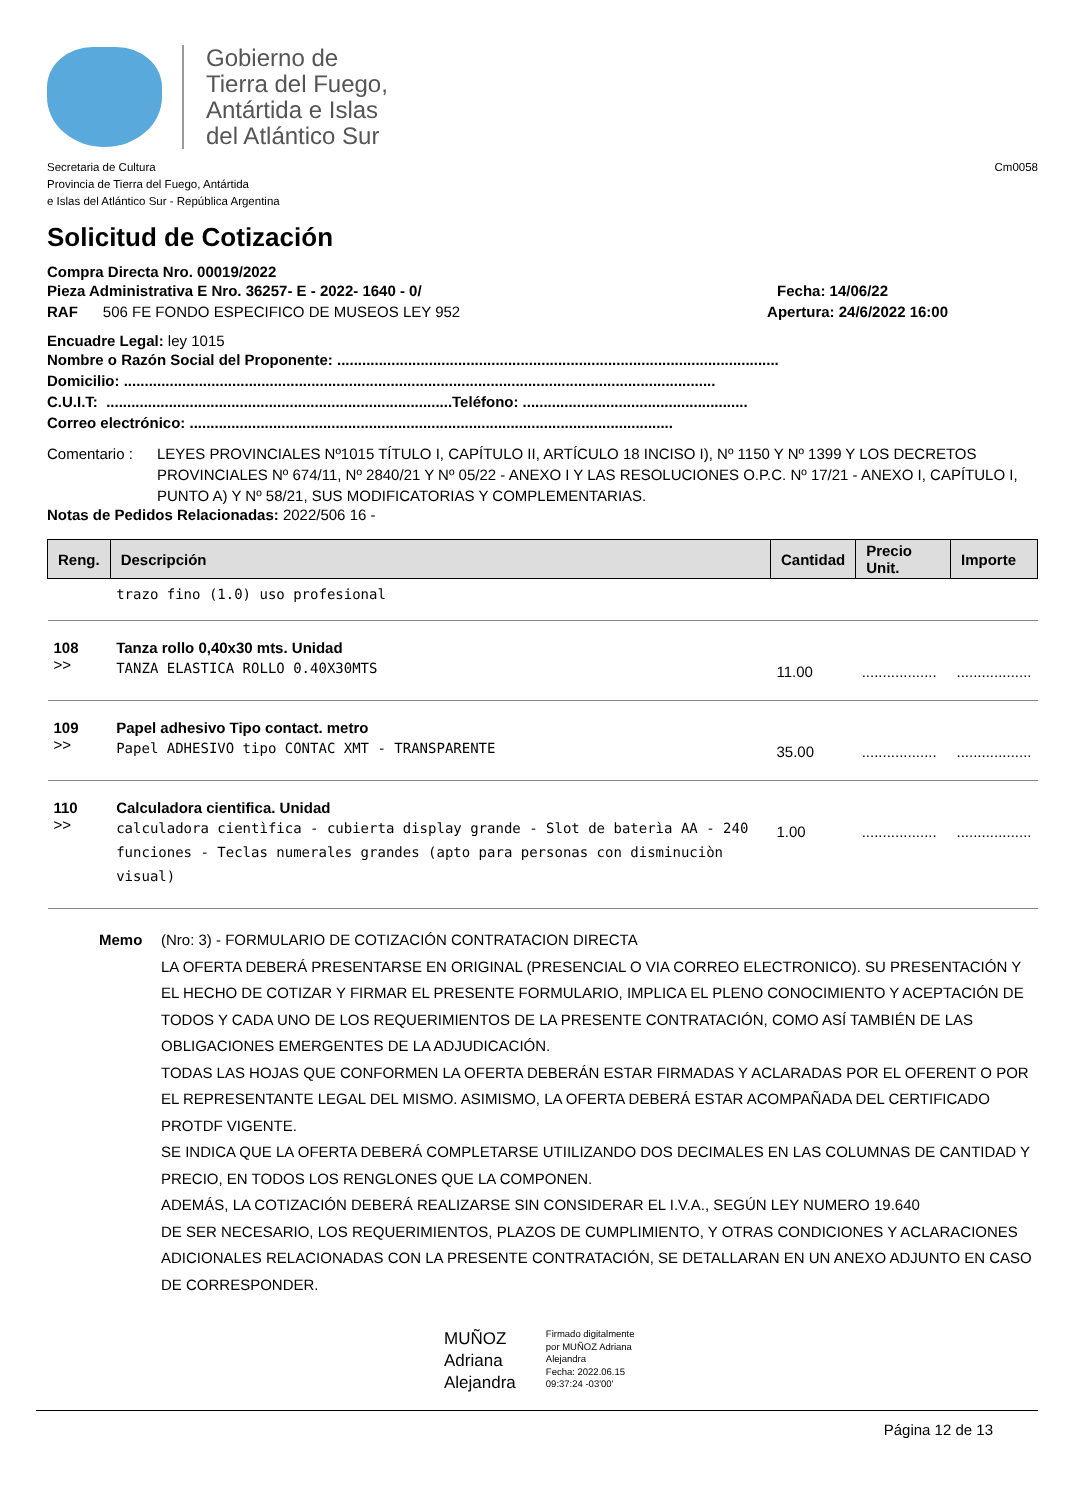Gobierno de
Tierra del Fuego,
Antártida e Islas
del Atlántico Sur
Secretaria de Cultura
Provincia de Tierra del Fuego, Antártida
e Islas del Atlántico Sur - República Argentina
Cm0058
Solicitud de Cotización
Compra Directa Nro. 00019/2022
Pieza Administrativa E Nro. 36257- E - 2022- 1640 - 0/ Fecha: 14/06/22
RAF 506 FE FONDO ESPECIFICO DE MUSEOS LEY 952 Apertura: 24/6/2022 16:00
Encuadre Legal: ley 1015
Nombre o Razón Social del Proponente: ..........................................................................................................
Domicilio: ..............................................................................................................................................
C.U.I.T: ...................................................................................Teléfono: ......................................................
Correo electrónico: ....................................................................................................................
Comentario : LEYES PROVINCIALES Nº1015 TÍTULO I, CAPÍTULO II, ARTÍCULO 18 INCISO I), Nº 1150 Y Nº 1399 Y LOS DECRETOS PROVINCIALES Nº 674/11, Nº 2840/21 Y Nº 05/22 - ANEXO I Y LAS RESOLUCIONES O.P.C. Nº 17/21 - ANEXO I, CAPÍTULO I, PUNTO A) Y Nº 58/21, SUS MODIFICATORIAS Y COMPLEMENTARIAS.
Notas de Pedidos Relacionadas: 2022/506 16 -
| Reng. | Descripción | Cantidad | Precio Unit. | Importe |
| --- | --- | --- | --- | --- |
| | trazo fino (1.0) uso profesional | | | |
| 108 >> | Tanza rollo 0,40x30 mts. Unidad TANZA ELASTICA ROLLO 0.40X30MTS | 11.00 | .................. | .................. |
| 109 >> | Papel adhesivo Tipo contact. metro Papel ADHESIVO tipo CONTAC XMT - TRANSPARENTE | 35.00 | .................. | .................. |
| 110 >> | Calculadora cientifica. Unidad calculadora cientìfica - cubierta display grande - Slot de baterìa AA - 240 funciones - Teclas numerales grandes (apto para personas con disminuciòn visual) | 1.00 | .................. | .................. |
Memo (Nro: 3) - FORMULARIO DE COTIZACIÓN CONTRATACION DIRECTA
LA OFERTA DEBERÁ PRESENTARSE EN ORIGINAL (PRESENCIAL O VIA CORREO ELECTRONICO). SU PRESENTACIÓN Y EL HECHO DE COTIZAR Y FIRMAR EL PRESENTE FORMULARIO, IMPLICA EL PLENO CONOCIMIENTO Y ACEPTACIÓN DE TODOS Y CADA UNO DE LOS REQUERIMIENTOS DE LA PRESENTE CONTRATACIÓN, COMO ASÍ TAMBIÉN DE LAS OBLIGACIONES EMERGENTES DE LA ADJUDICACIÓN.
TODAS LAS HOJAS QUE CONFORMEN LA OFERTA DEBERÁN ESTAR FIRMADAS Y ACLARADAS POR EL OFERENT O POR EL REPRESENTANTE LEGAL DEL MISMO. ASIMISMO, LA OFERTA DEBERÁ ESTAR ACOMPAÑADA DEL CERTIFICADO PROTDF VIGENTE.
SE INDICA QUE LA OFERTA DEBERÁ COMPLETARSE UTIILIZANDO DOS DECIMALES EN LAS COLUMNAS DE CANTIDAD Y PRECIO, EN TODOS LOS RENGLONES QUE LA COMPONEN.
ADEMÁS, LA COTIZACIÓN DEBERÁ REALIZARSE SIN CONSIDERAR EL I.V.A., SEGÚN LEY NUMERO 19.640
DE SER NECESARIO, LOS REQUERIMIENTOS, PLAZOS DE CUMPLIMIENTO, Y OTRAS CONDICIONES Y ACLARACIONES ADICIONALES RELACIONADAS CON LA PRESENTE CONTRATACIÓN, SE DETALLARAN EN UN ANEXO ADJUNTO EN CASO DE CORRESPONDER.
MUÑOZ
Adriana
Alejandra
Firmado digitalmente
por MUÑOZ Adriana
Alejandra
Fecha: 2022.06.15
09:37:24 -03'00'
Página 12 de 13